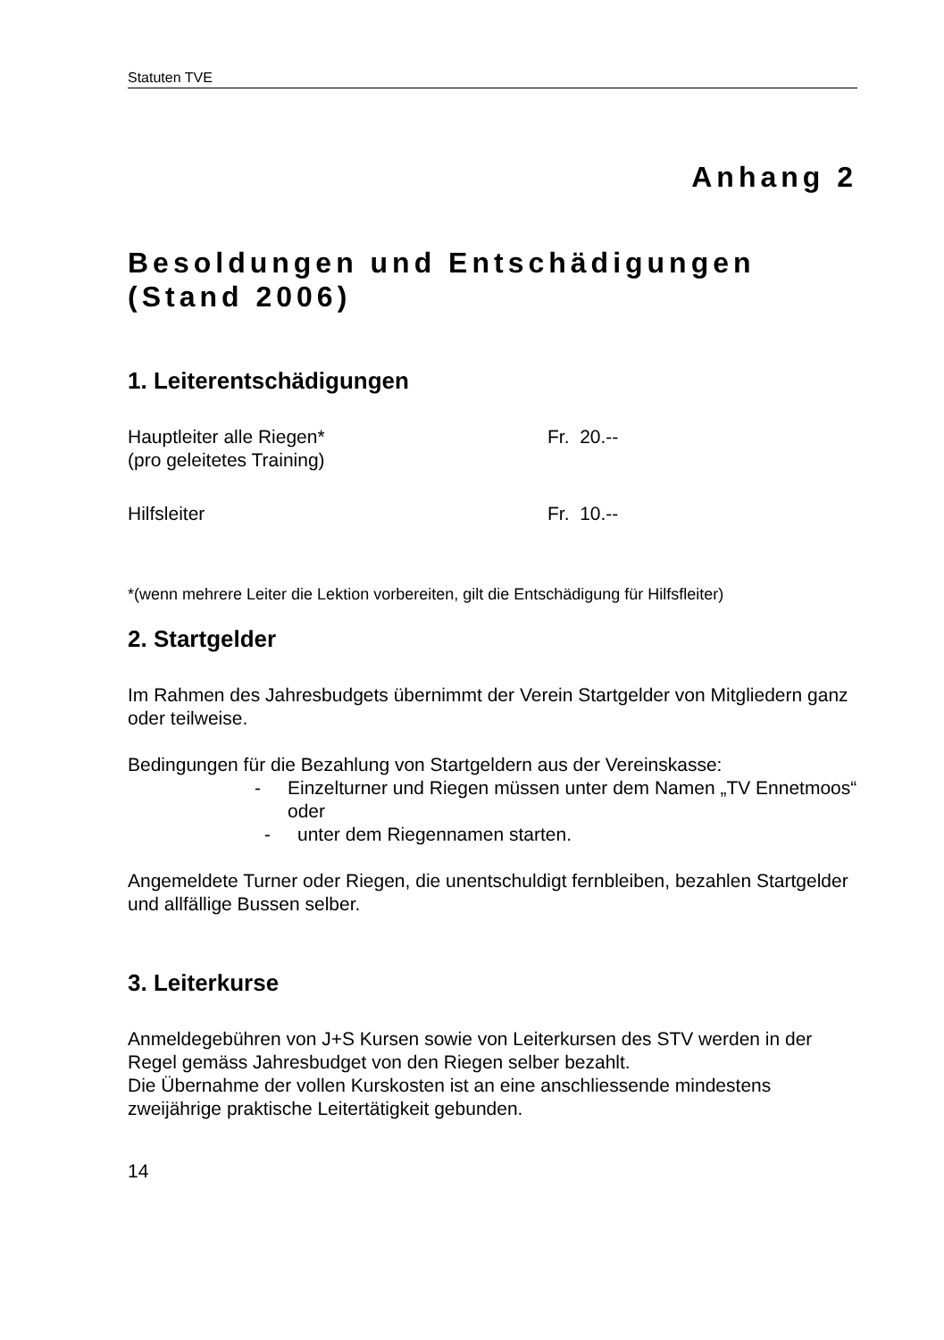Statuten TVE
Anhang 2
Besoldungen und Entschädigungen (Stand 2006)
1. Leiterentschädigungen
Hauptleiter alle Riegen*
(pro geleitetes Training) Fr. 20.--
Hilfsleiter Fr. 10.--
*(wenn mehrere Leiter die Lektion vorbereiten, gilt die Entschädigung für Hilfsfleiter)
2. Startgelder
Im Rahmen des Jahresbudgets übernimmt der Verein Startgelder von Mitgliedern ganz oder teilweise.
Bedingungen für die Bezahlung von Startgeldern aus der Vereinskasse:
- Einzelturner und Riegen müssen unter dem Namen „TV Ennetmoos“ oder
- unter dem Riegennamen starten.
Angemeldete Turner oder Riegen, die unentschuldigt fernbleiben, bezahlen Startgelder und allfällige Bussen selber.
3. Leiterkurse
Anmeldegebühren von J+S Kursen sowie von Leiterkursen des STV werden in der Regel gemäss Jahresbudget von den Riegen selber bezahlt.
Die Übernahme der vollen Kurskosten ist an eine anschliessende mindestens zweijährige praktische Leitertätigkeit gebunden.
14